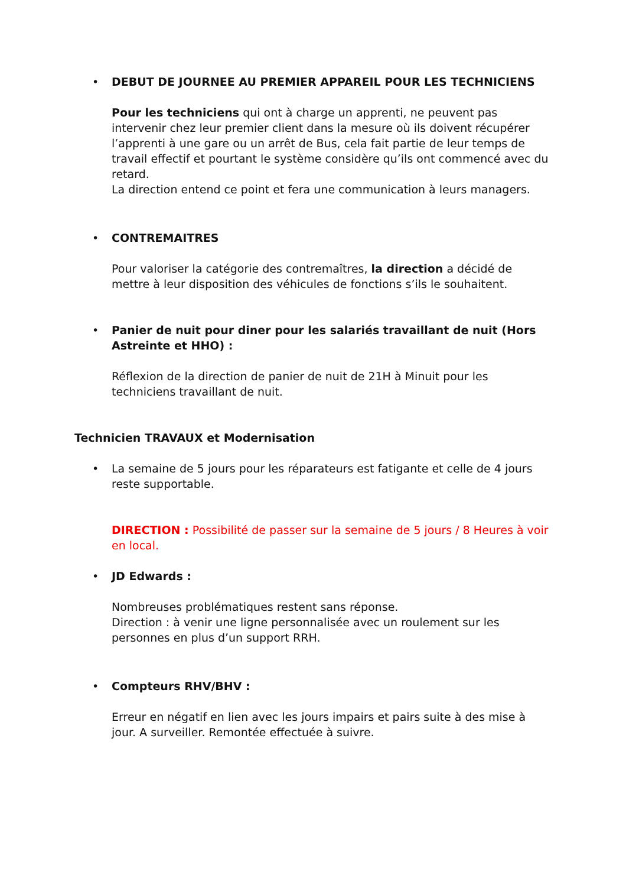• DEBUT DE JOURNEE AU PREMIER APPAREIL POUR LES TECHNICIENS
Pour les techniciens qui ont à charge un apprenti, ne peuvent pas intervenir chez leur premier client dans la mesure où ils doivent récupérer l’apprenti à une gare ou un arrêt de Bus, cela fait partie de leur temps de travail effectif et pourtant le système considère qu’ils ont commencé avec du retard.
La direction entend ce point et fera une communication à leurs managers.
• CONTREMAITRES
Pour valoriser la catégorie des contremaîtres, la direction a décidé de mettre à leur disposition des véhicules de fonctions s’ils le souhaitent.
• Panier de nuit pour diner pour les salariés travaillant de nuit (Hors Astreinte et HHO) :
Réflexion de la direction de panier de nuit de 21H à Minuit pour les techniciens travaillant de nuit.
Technicien TRAVAUX et Modernisation
• La semaine de 5 jours pour les réparateurs est fatigante et celle de 4 jours reste supportable.
DIRECTION : Possibilité de passer sur la semaine de 5 jours / 8 Heures à voir en local.
• JD Edwards :
Nombreuses problématiques restent sans réponse.
Direction : à venir une ligne personnalisée avec un roulement sur les personnes en plus d’un support RRH.
• Compteurs RHV/BHV :
Erreur en négatif en lien avec les jours impairs et pairs suite à des mise à jour. A surveiller. Remontée effectuée à suivre.